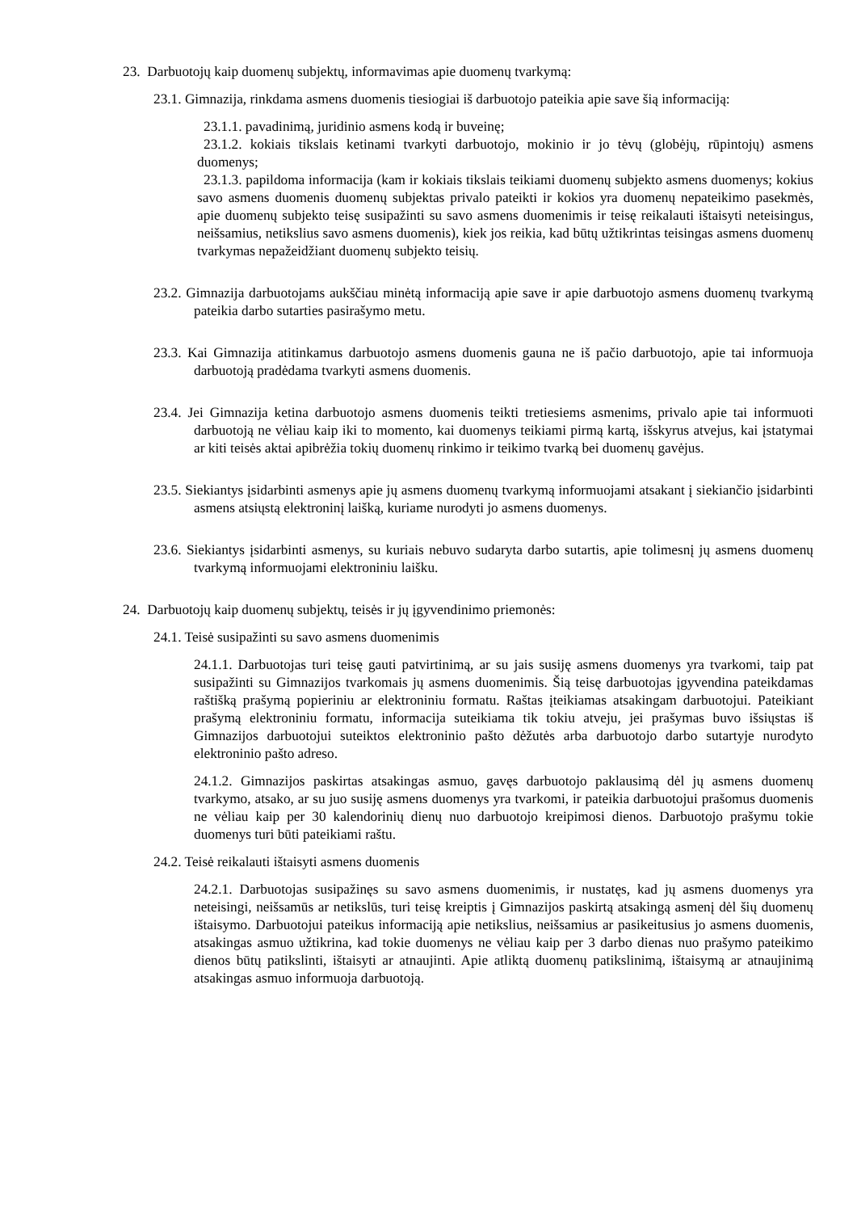23. Darbuotojų kaip duomenų subjektų, informavimas apie duomenų tvarkymą:
23.1. Gimnazija, rinkdama asmens duomenis tiesiogiai iš darbuotojo pateikia apie save šią informaciją:
23.1.1. pavadinimą, juridinio asmens kodą ir buveinę;
23.1.2. kokiais tikslais ketinami tvarkyti darbuotojo, mokinio ir jo tėvų (globėjų, rūpintojų) asmens duomenys;
23.1.3. papildoma informacija (kam ir kokiais tikslais teikiami duomenų subjekto asmens duomenys; kokius savo asmens duomenis duomenų subjektas privalo pateikti ir kokios yra duomenų nepateikimo pasekmės, apie duomenų subjekto teisę susipažinti su savo asmens duomenimis ir teisę reikalauti ištaisyti neteisingus, neišsamius, netikslius savo asmens duomenis), kiek jos reikia, kad būtų užtikrintas teisingas asmens duomenų tvarkymas nepažeidžiant duomenų subjekto teisių.
23.2. Gimnazija darbuotojams aukščiau minėtą informaciją apie save ir apie darbuotojo asmens duomenų tvarkymą pateikia darbo sutarties pasirašymo metu.
23.3. Kai Gimnazija atitinkamus darbuotojo asmens duomenis gauna ne iš pačio darbuotojo, apie tai informuoja darbuotoją pradėdama tvarkyti asmens duomenis.
23.4. Jei Gimnazija ketina darbuotojo asmens duomenis teikti tretiesiems asmenims, privalo apie tai informuoti darbuotoją ne vėliau kaip iki to momento, kai duomenys teikiami pirmą kartą, išskyrus atvejus, kai įstatymai ar kiti teisės aktai apibrėžia tokių duomenų rinkimo ir teikimo tvarką bei duomenų gavėjus.
23.5. Siekiantys įsidarbinti asmenys apie jų asmens duomenų tvarkymą informuojami atsakant į siekiančio įsidarbinti asmens atsiųstą elektroninį laišką, kuriame nurodyti jo asmens duomenys.
23.6. Siekiantys įsidarbinti asmenys, su kuriais nebuvo sudaryta darbo sutartis, apie tolimesnį jų asmens duomenų tvarkymą informuojami elektroniniu laišku.
24. Darbuotojų kaip duomenų subjektų, teisės ir jų įgyvendinimo priemonės:
24.1. Teisė susipažinti su savo asmens duomenimis
24.1.1. Darbuotojas turi teisę gauti patvirtinimą, ar su jais susiję asmens duomenys yra tvarkomi, taip pat susipažinti su Gimnazijos tvarkomais jų asmens duomenimis. Šią teisę darbuotojas įgyvendina pateikdamas raštišką prašymą popieriniu ar elektroniniu formatu. Raštas įteikiamas atsakingam darbuotojui. Pateikiant prašymą elektroniniu formatu, informacija suteikiama tik tokiu atveju, jei prašymas buvo išsiųstas iš Gimnazijos darbuotojui suteiktos elektroninio pašto dėžutės arba darbuotojo darbo sutartyje nurodyto elektroninio pašto adreso.
24.1.2. Gimnazijos paskirtas atsakingas asmuo, gavęs darbuotojo paklausimą dėl jų asmens duomenų tvarkymo, atsako, ar su juo susiję asmens duomenys yra tvarkomi, ir pateikia darbuotojui prašomus duomenis ne vėliau kaip per 30 kalendorinių dienų nuo darbuotojo kreipimosi dienos. Darbuotojo prašymu tokie duomenys turi būti pateikiami raštu.
24.2. Teisė reikalauti ištaisyti asmens duomenis
24.2.1. Darbuotojas susipažinęs su savo asmens duomenimis, ir nustatęs, kad jų asmens duomenys yra neteisingi, neišsamūs ar netikslūs, turi teisę kreiptis į Gimnazijos paskirtą atsakingą asmenį dėl šių duomenų ištaisymo. Darbuotojui pateikus informaciją apie netikslius, neišsamius ar pasikeitusius jo asmens duomenis, atsakingas asmuo užtikrina, kad tokie duomenys ne vėliau kaip per 3 darbo dienas nuo prašymo pateikimo dienos būtų patikslinti, ištaisyti ar atnaujinti. Apie atliktą duomenų patikslinimą, ištaisymą ar atnaujinimą atsakingas asmuo informuoja darbuotoją.